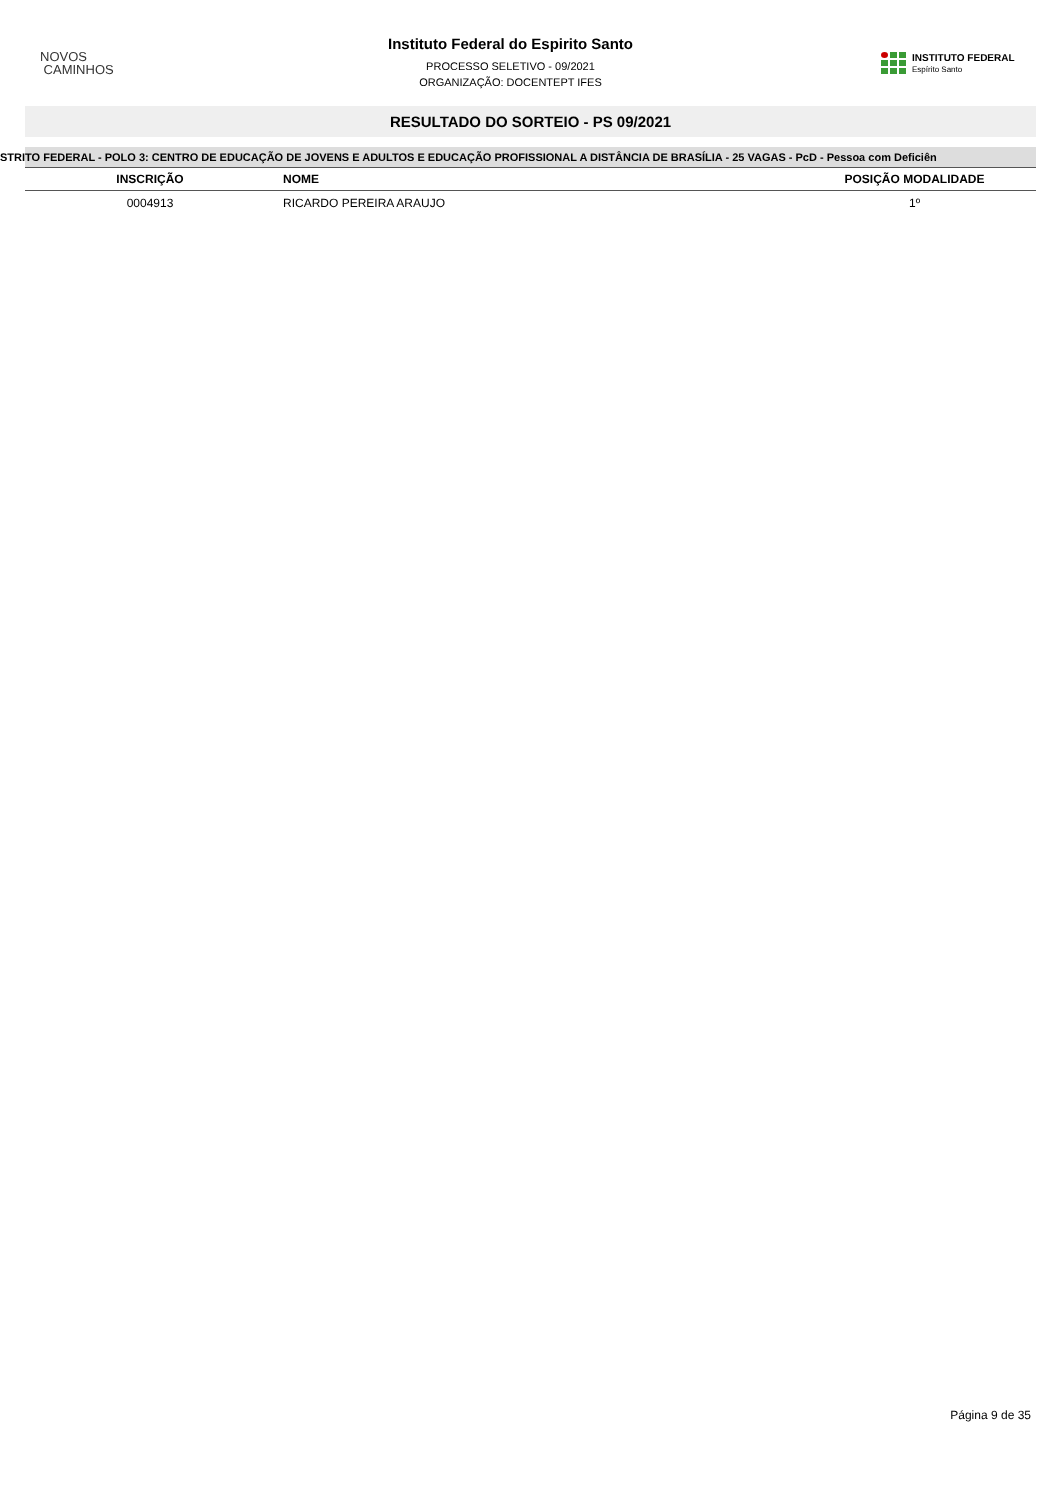NOVOS
CAMINHOS
Instituto Federal do Espirito Santo
PROCESSO SELETIVO - 09/2021
ORGANIZAÇÃO: DOCENTEPT IFES
INSTITUTO FEDERAL
Espírito Santo
RESULTADO DO SORTEIO - PS 09/2021
STRITO FEDERAL - POLO 3: CENTRO DE EDUCAÇÃO DE JOVENS E ADULTOS E EDUCAÇÃO PROFISSIONAL A DISTÂNCIA DE BRASÍLIA - 25 VAGAS - PcD - Pessoa com Deficiên
| INSCRIÇÃO | NOME | POSIÇÃO MODALIDADE |
| --- | --- | --- |
| 0004913 | RICARDO PEREIRA ARAUJO | 1º |
Página 9 de 35